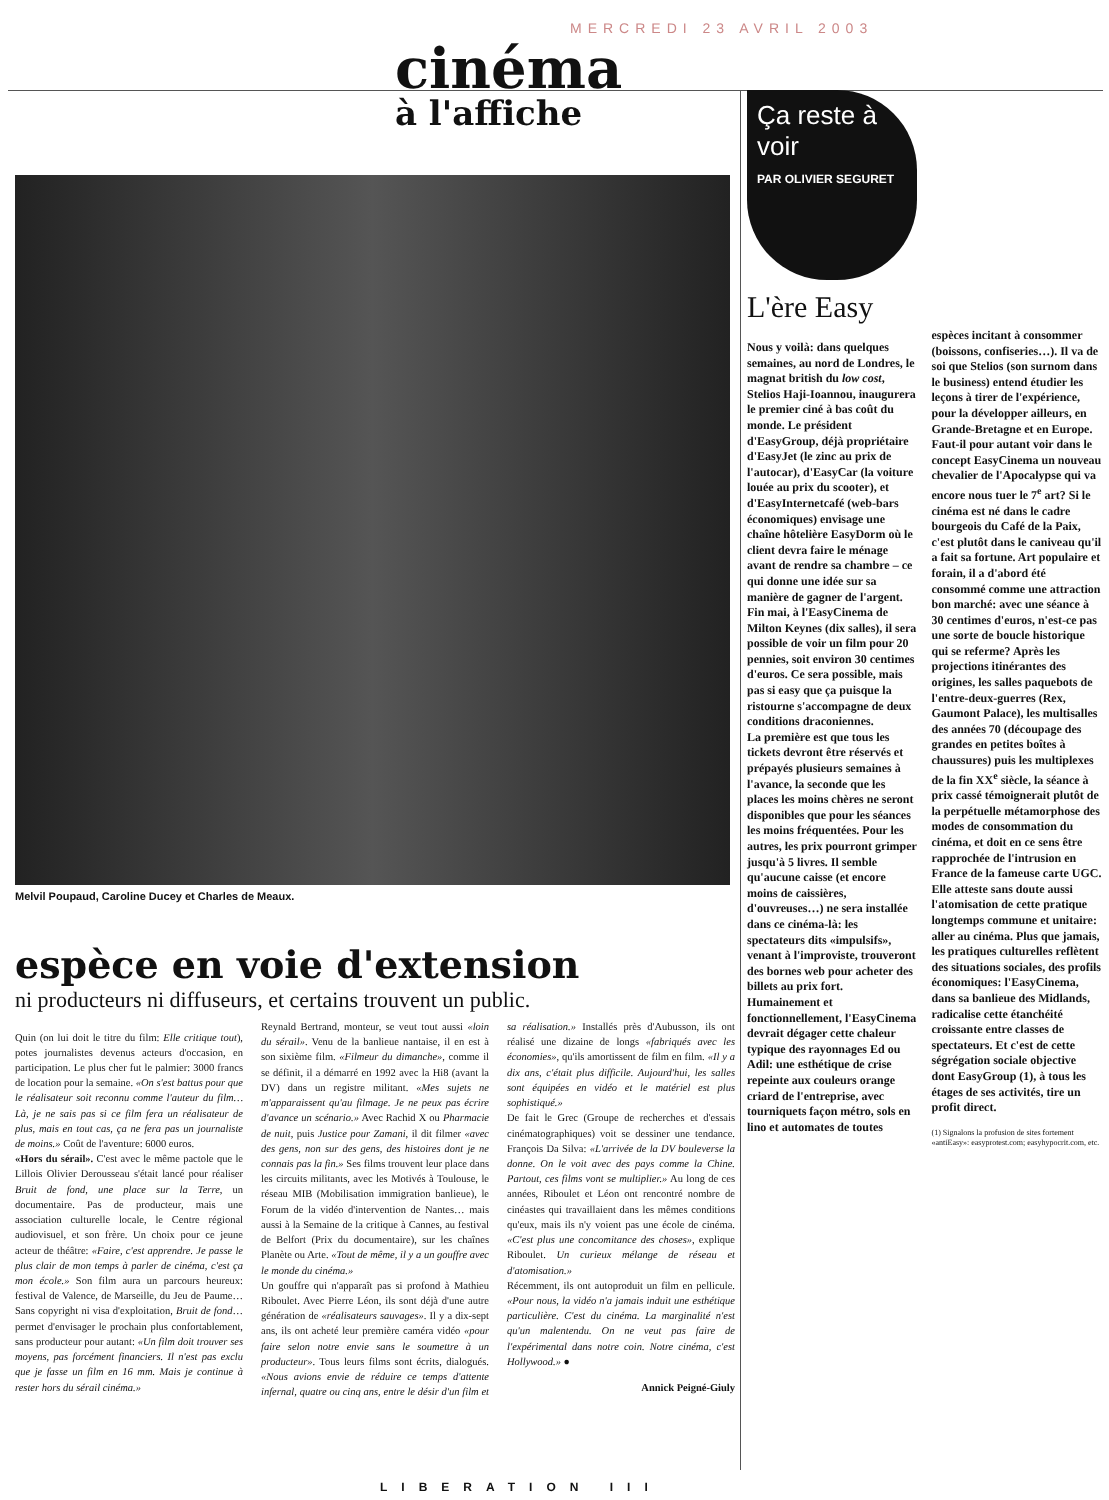MERCREDI 23 AVRIL 2003
cinéma
à l'affiche
Melvil Poupaud, Caroline Ducey et Charles de Meaux.
espèce en voie d'extension
ni producteurs ni diffuseurs, et certains trouvent un public.
Quin (on lui doit le titre du film: Elle critique tout), potes journalistes devenus acteurs d'occasion, en participation. Le plus cher fut le palmier: 3000 francs de location pour la semaine. «On s'est battus pour que le réalisateur soit reconnu comme l'auteur du film… Là, je ne sais pas si ce film fera un réalisateur de plus, mais en tout cas, ça ne fera pas un journaliste de moins.» Coût de l'aventure: 6000 euros.
«Hors du sérail». C'est avec le même pactole que le Lillois Olivier Derousseau s'était lancé pour réaliser Bruit de fond, une place sur la Terre, un documentaire. Pas de producteur, mais une association culturelle locale, le Centre régional audiovisuel, et son frère. Un choix pour ce jeune acteur de théâtre: «Faire, c'est apprendre. Je passe le plus clair de mon temps à parler de cinéma, c'est ça mon école.» Son film aura un parcours heureux: festival de Valence, de Marseille, du Jeu de Paume… Sans copyright ni visa d'exploitation, Bruit de fond… permet d'envisager le prochain plus confortablement, sans producteur pour autant: «Un film doit trouver ses moyens, pas forcément financiers. Il n'est pas exclu que je fasse un film en 16 mm. Mais je continue à rester hors du sérail cinéma.»
Reynald Bertrand, monteur, se veut tout aussi «loin du sérail». Venu de la banlieue nantaise, il en est à son sixième film. «Filmeur du dimanche», comme il se définit, il a démarré en 1992 avec la Hi8 (avant la DV) dans un registre militant. «Mes sujets ne m'apparaissent qu'au filmage. Je ne peux pas écrire d'avance un scénario.» Avec Rachid X ou Pharmacie de nuit, puis Justice pour Zamani, il dit filmer «avec des gens, non sur des gens, des histoires dont je ne connais pas la fin.» Ses films trouvent leur place dans les circuits militants, avec les Motivés à Toulouse, le réseau MIB (Mobilisation immigration banlieue), le Forum de la vidéo d'intervention de Nantes… mais aussi à la Semaine de la critique à Cannes, au festival de Belfort (Prix du documentaire), sur les chaînes Planète ou Arte. «Tout de même, il y a un gouffre avec le monde du cinéma.»
Un gouffre qui n'apparaît pas si profond à Mathieu Riboulet. Avec Pierre Léon, ils sont déjà d'une autre génération de «réalisateurs sauvages». Il y a dix-sept ans, ils ont acheté leur première caméra vidéo «pour faire selon notre envie sans le soumettre à un producteur». Tous leurs films sont écrits, dialogués. «Nous avions envie de réduire ce temps d'attente infernal, quatre ou cinq ans, entre le désir d'un film et sa réalisation.» Installés près d'Aubusson, ils ont réalisé une dizaine de longs «fabriqués avec les économies», qu'ils amortissent de film en film. «Il y a dix ans, c'était plus difficile. Aujourd'hui, les salles sont équipées en vidéo et le matériel est plus sophistiqué.»
De fait le Grec (Groupe de recherches et d'essais cinématographiques) voit se dessiner une tendance. François Da Silva: «L'arrivée de la DV bouleverse la donne. On le voit avec des pays comme la Chine. Partout, ces films vont se multiplier.» Au long de ces années, Riboulet et Léon ont rencontré nombre de cinéastes qui travaillaient dans les mêmes conditions qu'eux, mais ils n'y voient pas une école de cinéma. «C'est plus une concomitance des choses», explique Riboulet. Un curieux mélange de réseau et d'atomisation.»
Récemment, ils ont autoproduit un film en pellicule. «Pour nous, la vidéo n'a jamais induit une esthétique particulière. C'est du cinéma. La marginalité n'est qu'un malentendu. On ne veut pas faire de l'expérimental dans notre coin. Notre cinéma, c'est Hollywood.» ●
Annick Peigné-Giuly
Ça reste à voir
PAR OLIVIER SEGURET
L'ère Easy
Nous y voilà: dans quelques semaines, au nord de Londres, le magnat british du low cost, Stelios Haji-Ioannou, inaugurera le premier ciné à bas coût du monde. Le président d'EasyGroup, déjà propriétaire d'EasyJet (le zinc au prix de l'autocar), d'EasyCar (la voiture louée au prix du scooter), et d'EasyInternetcafé (web-bars économiques) envisage une chaîne hôtelière EasyDorm où le client devra faire le ménage avant de rendre sa chambre – ce qui donne une idée sur sa manière de gagner de l'argent.
Fin mai, à l'EasyCinema de Milton Keynes (dix salles), il sera possible de voir un film pour 20 pennies, soit environ 30 centimes d'euros. Ce sera possible, mais pas si easy que ça puisque la ristourne s'accompagne de deux conditions draconiennes.
La première est que tous les tickets devront être réservés et prépayés plusieurs semaines à l'avance, la seconde que les places les moins chères ne seront disponibles que pour les séances les moins fréquentées. Pour les autres, les prix pourront grimper jusqu'à 5 livres. Il semble qu'aucune caisse (et encore moins de caissières, d'ouvreuses…) ne sera installée dans ce cinéma-là: les spectateurs dits «impulsifs», venant à l'improviste, trouveront des bornes web pour acheter des billets au prix fort. Humainement et fonctionnellement, l'EasyCinema devrait dégager cette chaleur typique des rayonnages Ed ou Adil: une esthétique de crise repeinte aux couleurs orange criard de l'entreprise, avec tourniquets façon métro, sols en lino et automates de toutes espèces incitant à consommer (boissons, confiseries…). Il va de soi que Stelios (son surnom dans le business) entend étudier les leçons à tirer de l'expérience, pour la développer ailleurs, en Grande-Bretagne et en Europe. Faut-il pour autant voir dans le concept EasyCinema un nouveau chevalier de l'Apocalypse qui va encore nous tuer le 7<sup>e</sup> art? Si le cinéma est né dans le cadre bourgeois du Café de la Paix, c'est plutôt dans le caniveau qu'il a fait sa fortune. Art populaire et forain, il a d'abord été consommé comme une attraction bon marché: avec une séance à 30 centimes d'euros, n'est-ce pas une sorte de boucle historique qui se referme? Après les projections itinérantes des origines, les salles paquebots de l'entre-deux-guerres (Rex, Gaumont Palace), les multisalles des années 70 (découpage des grandes en petites boîtes à chaussures) puis les multiplexes de la fin XX<sup>e</sup> siècle, la séance à prix cassé témoignerait plutôt de la perpétuelle métamorphose des modes de consommation du cinéma, et doit en ce sens être rapprochée de l'intrusion en France de la fameuse carte UGC. Elle atteste sans doute aussi l'atomisation de cette pratique longtemps commune et unitaire: aller au cinéma. Plus que jamais, les pratiques culturelles reflètent des situations sociales, des profils économiques: l'EasyCinema, dans sa banlieue des Midlands, radicalise cette étanchéité croissante entre classes de spectateurs. Et c'est de cette ségrégation sociale objective dont EasyGroup (1), à tous les étages de ses activités, tire un profit direct.
(1) Signalons la profusion de sites fortement «antiEasy»: easyprotest.com; easyhypocrit.com, etc.
LIBERATION III